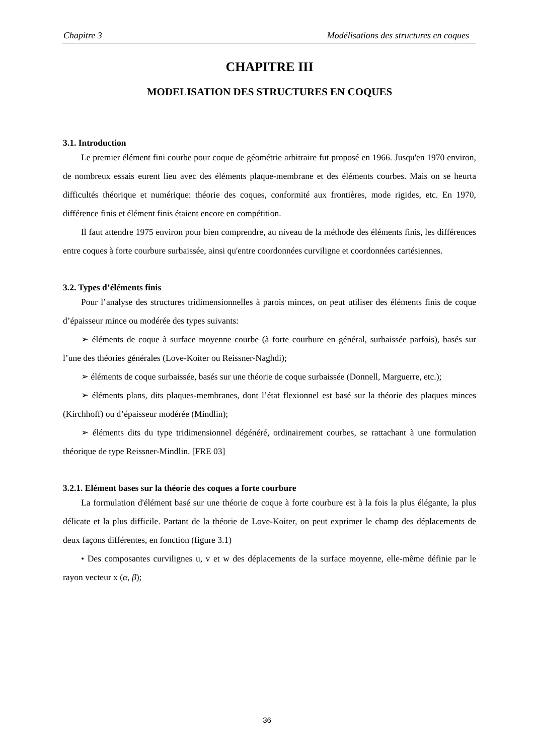Chapitre 3 Modélisations des structures en coques
CHAPITRE III
MODELISATION DES STRUCTURES EN COQUES
3.1. Introduction
Le premier élément fini courbe pour coque de géométrie arbitraire fut proposé en 1966. Jusqu'en 1970 environ, de nombreux essais eurent lieu avec des éléments plaque-membrane et des éléments courbes. Mais on se heurta difficultés théorique et numérique: théorie des coques, conformité aux frontières, mode rigides, etc. En 1970, différence finis et élément finis étaient encore en compétition.
Il faut attendre 1975 environ pour bien comprendre, au niveau de la méthode des éléments finis, les différences entre coques à forte courbure surbaissée, ainsi qu'entre coordonnées curviligne et coordonnées cartésiennes.
3.2. Types d’éléments finis
Pour l’analyse des structures tridimensionnelles à parois minces, on peut utiliser des éléments finis de coque d’épaisseur mince ou modérée des types suivants:
➢ éléments de coque à surface moyenne courbe (à forte courbure en général, surbaissée parfois), basés sur l’une des théories générales (Love-Koiter ou Reissner-Naghdi);
➢ éléments de coque surbaissée, basés sur une théorie de coque surbaissée (Donnell, Marguerre, etc.);
➢ éléments plans, dits plaques-membranes, dont l’état flexionnel est basé sur la théorie des plaques minces (Kirchhoff) ou d’épaisseur modérée (Mindlin);
➢ éléments dits du type tridimensionnel dégénéré, ordinairement courbes, se rattachant à une formulation théorique de type Reissner-Mindlin. [FRE 03]
3.2.1. Elément bases sur la théorie des coques a forte courbure
La formulation d'élément basé sur une théorie de coque à forte courbure est à la fois la plus élégante, la plus délicate et la plus difficile. Partant de la théorie de Love-Koiter, on peut exprimer le champ des déplacements de deux façons différentes, en fonction (figure 3.1)
• Des composantes curvilignes u, v et w des déplacements de la surface moyenne, elle-même définie par le rayon vecteur x (α, β);
36